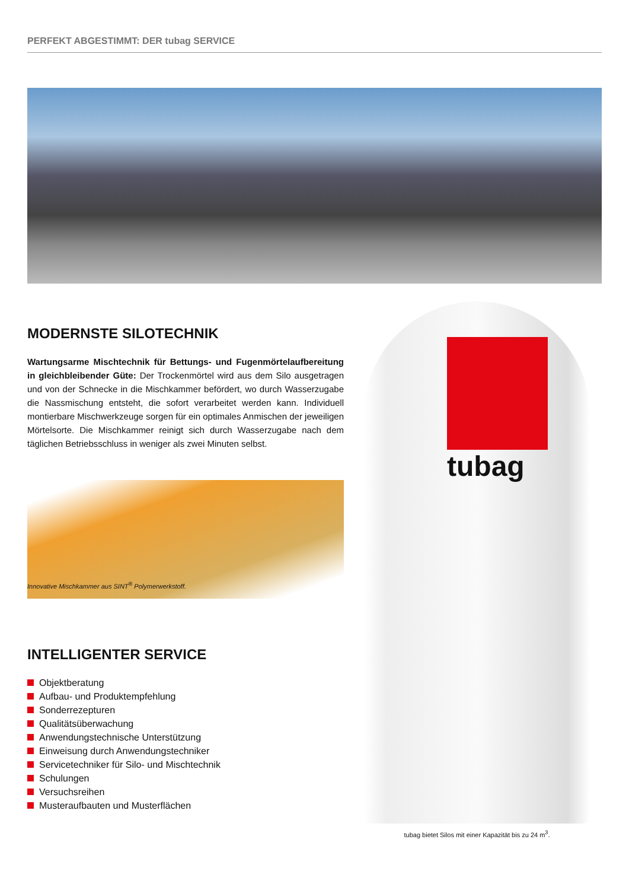PERFEKT ABGESTIMMT: DER tubag SERVICE
MODERNSTE SILOTECHNIK
Wartungsarme Mischtechnik für Bettungs- und Fugenmörtelaufbereitung in gleichbleibender Güte: Der Trockenmörtel wird aus dem Silo ausgetragen und von der Schnecke in die Mischkammer befördert, wo durch Wasserzugabe die Nassmischung entsteht, die sofort verarbeitet werden kann. Individuell montierbare Mischwerkzeuge sorgen für ein optimales Anmischen der jeweiligen Mörtelsorte. Die Mischkammer reinigt sich durch Wasserzugabe nach dem täglichen Betriebsschluss in weniger als zwei Minuten selbst.
Innovative Mischkammer aus SINT<sup>®</sup> Polymerwerkstoff.
INTELLIGENTER SERVICE
Objektberatung
Aufbau- und Produktempfehlung
Sonderrezepturen
Qualitätsüberwachung
Anwendungstechnische Unterstützung
Einweisung durch Anwendungstechniker
Servicetechniker für Silo- und Mischtechnik
Schulungen
Versuchsreihen
Musteraufbauten und Musterflächen
tubag
tubag bietet Silos mit einer Kapazität bis zu 24 m<sup>3</sup>.